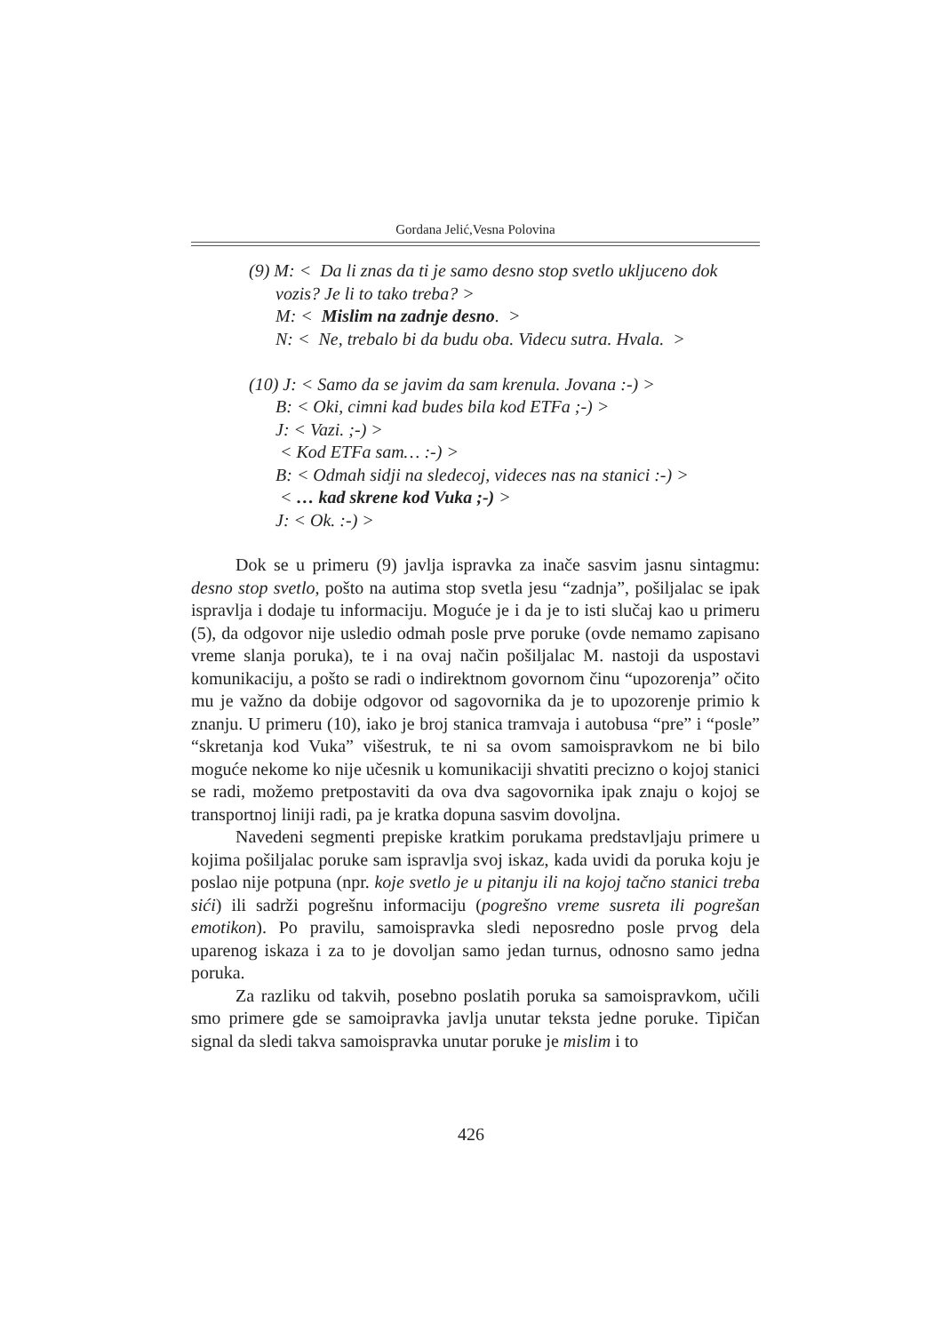Gordana Jelić,Vesna Polovina
(9) M: < Da li znas da ti je samo desno stop svetlo ukljuceno dok vozis? Je li to tako treba? >
M: < Mislim na zadnje desno. >
N: < Ne, trebalo bi da budu oba. Videcu sutra. Hvala. >
(10) J: < Samo da se javim da sam krenula. Jovana :-) >
B: < Oki, cimni kad budes bila kod ETFa ;-) >
J: < Vazi. ;-) >
< Kod ETFa sam… :-) >
B: < Odmah sidji na sledecoj, videces nas na stanici :-) >
< … kad skrene kod Vuka ;-) >
J: < Ok. :-) >
Dok se u primeru (9) javlja ispravka za inače sasvim jasnu sintagmu: desno stop svetlo, pošto na autima stop svetla jesu “zadnja”, pošiljalac se ipak ispravlja i dodaje tu informaciju. Moguće je i da je to isti slučaj kao u primeru (5), da odgovor nije usledio odmah posle prve poruke (ovde nemamo zapisano vreme slanja poruka), te i na ovaj način pošiljalac M. nastoji da uspostavi komunikaciju, a pošto se radi o indirektnom govornom činu “upozorenja” očito mu je važno da dobije odgovor od sagovornika da je to upozorenje primio k znanju. U primeru (10), iako je broj stanica tramvaja i autobusa “pre” i “posle” “skretanja kod Vuka” višestruk, te ni sa ovom samoispravkom ne bi bilo moguće nekome ko nije učesnik u komunikaciji shvatiti precizno o kojoj stanici se radi, možemo pretpostaviti da ova dva sagovornika ipak znaju o kojoj se transportnoj liniji radi, pa je kratka dopuna sasvim dovoljna.
Navedeni segmenti prepiske kratkim porukama predstavljaju primere u kojima pošiljalac poruke sam ispravlja svoj iskaz, kada uvidi da poruka koju je poslao nije potpuna (npr. koje svetlo je u pitanju ili na kojoj tačno stanici treba sići) ili sadrži pogrešnu informaciju (pogrešno vreme susreta ili pogrešan emotikon). Po pravilu, samoispravka sledi neposredno posle prvog dela uparenog iskaza i za to je dovoljan samo jedan turnus, odnosno samo jedna poruka.
Za razliku od takvih, posebno poslatih poruka sa samoispravkom, učili smo primere gde se samoipravka javlja unutar teksta jedne poruke. Tipičan signal da sledi takva samoispravka unutar poruke je mislim i to
426